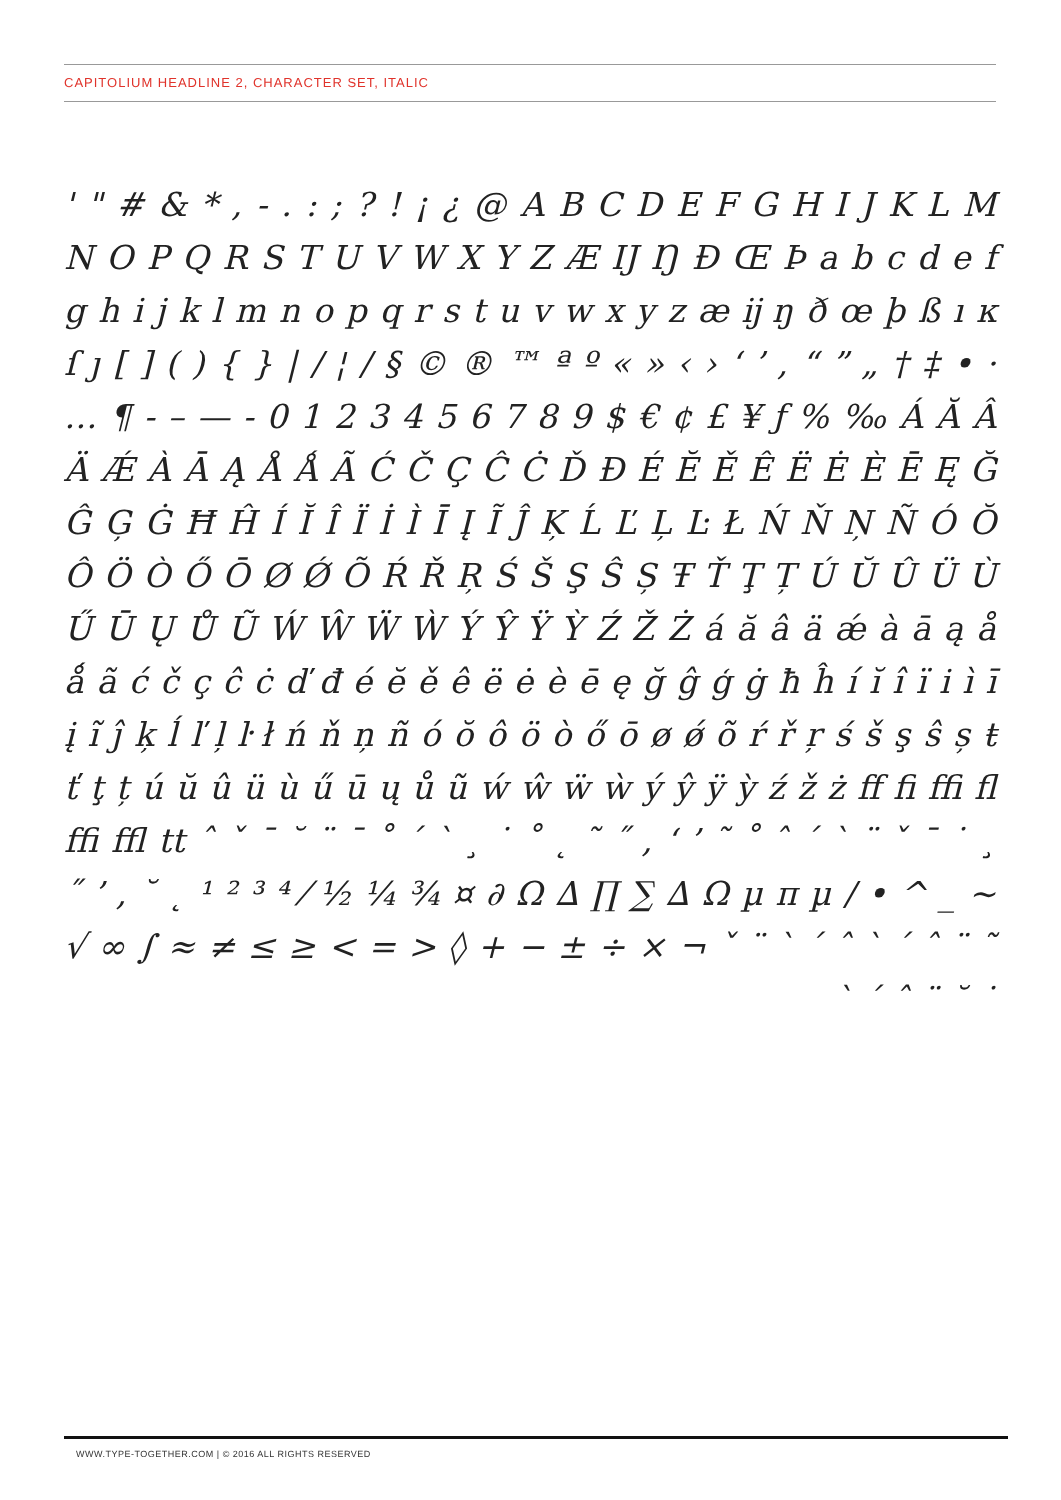CAPITOLIUM HEADLINE 2, CHARACTER SET, ITALIC
' " # & * , - . : ; ? ! ¡ ¿ @ A B C D E F G H I J K L M N O P Q R S T U V W X Y Z Æ Ĳ Ŋ Đ Œ Þ a b c d e f g h i j k l m n o p q r s t u v w x y z æ ĳ ŋ ð œ þ ß ı ĸ ſ ȷ [ ] ( ) { } | / ¦ / § © ® ™ ª º « » ‹ › ‘ ’ , “ ” „ † ‡ • · … ¶ - – — ‐ 0 1 2 3 4 5 6 7 8 9 $ € ¢ £ ¥ ƒ % ‰ Á Ă Â Ä Ǽ À Ā Ą Å Ǻ Ã Ć Č Ç Ĉ Ċ Ď Đ É Ĕ Ě Ê Ë Ė È Ē Ę Ğ Ĝ Ģ Ġ Ħ Ĥ Í Ĭ Î Ï İ Ì Ī Į Ĩ Ĵ Ķ Ĺ Ľ Ļ Ŀ Ł Ń Ň Ņ Ñ Ó Ŏ Ô Ö Ò Ő Ō Ø Ǿ Õ Ŕ Ř Ŗ Ś Š Ş Ŝ Ș Ŧ Ť Ţ Ț Ú Ŭ Û Ü Ù Ű Ū Ų Ů Ũ Ẃ Ŵ Ẅ Ẁ Ý Ŷ Ÿ Ỳ Ź Ž Ż á ă â ä ǽ à ā ą å ǻ ã ć č ç ĉ ċ ď đ é ĕ ě ê ë ė è ē ę ğ ĝ ģ ġ ħ ĥ í ĭ î ï i ì ī į ĩ ĵ ķ ĺ ľ ļ ŀ ł ń ň ņ ñ ó ŏ ô ö ò ő ō ø ǿ õ ŕ ř ŗ ś š ş ŝ ș ŧ ť ţ ț ú ŭ û ü ù ű ū ų ů ũ ẃ ŵ ẅ ẁ ý ŷ ÿ ỳ ź ž ż ﬀ ﬁ ﬃ ﬂ ﬃ ﬄ tt ˆ ˇ ¯ ˘ ¨ ¯ ˚ ´ ` ¸ ˙ ˚ ˛ ˜ ˝ , ‘ ’ ˜ ˚ ˆ ´ ` ¨ ˇ ¯ ˙ ¸ ˝ ’ , ˘ ˛ ¹ ² ³ ⁴ ⁄ ½ ¼ ¾ ¤ ∂ Ω ∆ ∏ ∑ ∆ Ω µ π µ ∕ • ^ _ ~ √ ∞ ∫ ≈ ≠ ≤ ≥ < = > ◊ + − ± ÷ × ¬ ˇ ¨ ` ´ ˆ ` ´ ˆ ¨ ˜ ` ´ ˆ ¨ ˘ ˙
WWW.TYPE-TOGETHER.COM | © 2016 ALL RIGHTS RESERVED